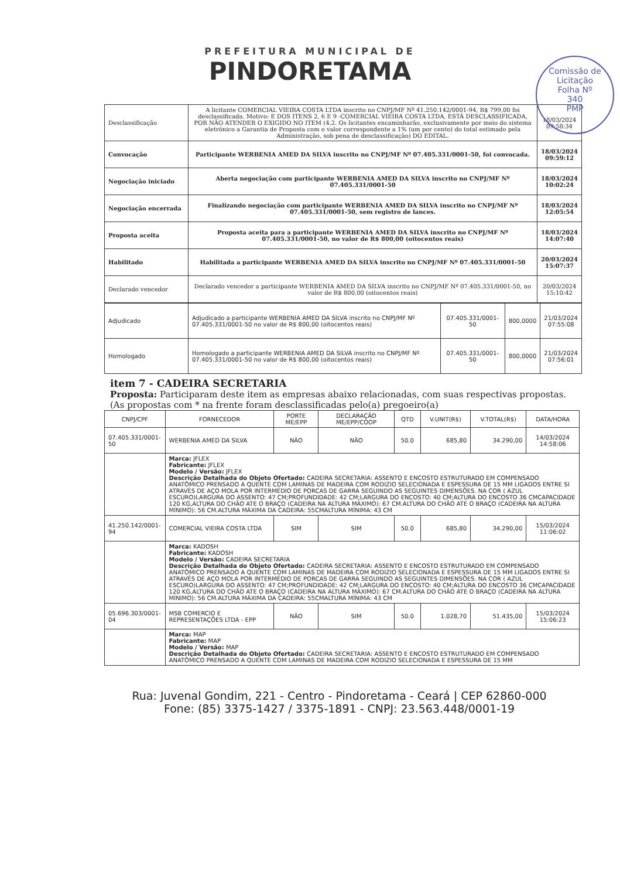PREFEITURA MUNICIPAL DE
PINDORETAMA
Comissão de Licitação
Folha Nº
340
PMP
| Desclassificação | A licitante COMERCIAL VIEIRA COSTA LTDA inscrito no CNPJ/MF Nº 41.250.142/0001-94, R$ 799,00 foi desclassificada. Motivo: E DOS ITENS 2, 6 E 9 -COMERCIAL VIEIRA COSTA LTDA, ESTÁ DESCLASSIFICADA, POR NÃO ATENDER O EXIGIDO NO ITEM (4.2. Os licitantes encaminharão, exclusivamente por meio do sistema eletrônico a Garantia de Proposta com o valor correspondente a 1% (um por cento) do total estimado pela Administração, sob pena de desclassificação) DO EDITAL. | 18/03/2024 09:58:34 |
| Convocação | Participante WERBENIA AMED DA SILVA inscrito no CNPJ/MF Nº 07.405.331/0001-50, foi convocada. | 18/03/2024 09:59:12 |
| Negociação iniciado | Aberta negociação com participante WERBENIA AMED DA SILVA inscrito no CNPJ/MF Nº 07.405.331/0001-50 | 18/03/2024 10:02:24 |
| Negociação encerrada | Finalizando negociação com participante WERBENIA AMED DA SILVA inscrito no CNPJ/MF Nº 07.405.331/0001-50, sem registro de lances. | 18/03/2024 12:05:54 |
| Proposta aceita | Proposta aceita para a participante WERBENIA AMED DA SILVA inscrito no CNPJ/MF Nº 07.405.331/0001-50, no valor de R$ 800,00 (oitocentos reais) | 18/03/2024 14:07:40 |
| Habilitado | Habilitada a participante WERBENIA AMED DA SILVA inscrito no CNPJ/MF Nº 07.405.331/0001-50 | 20/03/2024 15:07:37 |
| Declarado vencedor | Declarado vencedor a participante WERBENIA AMED DA SILVA inscrito no CNPJ/MF Nº 07.405.331/0001-50, no valor de R$ 800,00 (oitocentos reais) | 20/03/2024 15:10:42 |
| Adjudicado | Adjudicado a participante WERBENIA AMED DA SILVA inscrito no CNPJ/MF Nº 07.405.331/0001-50 no valor de R$ 800,00 (oitocentos reais) | 07.405.331/0001-50 | 800,0000 | 21/03/2024 07:55:08 |
| Homologado | Homologado a participante WERBENIA AMED DA SILVA inscrito no CNPJ/MF Nº 07.405.331/0001-50 no valor de R$ 800,00 (oitocentos reais) | 07.405.331/0001-50 | 800,0000 | 21/03/2024 07:56:01 |
item 7 - CADEIRA SECRETARIA
Proposta: Participaram deste item as empresas abaixo relacionadas, com suas respectivas propostas. (As propostas com * na frente foram desclassificadas pelo(a) pregoeiro(a)
| CNPJ/CPF | FORNECEDOR | PORTE ME/EPP | DECLARAÇÃO ME/EPP/COOP | QTD | V.UNIT(R$) | V.TOTAL(R$) | DATA/HORA |
| --- | --- | --- | --- | --- | --- | --- | --- |
| 07.405.331/0001-50 | WERBENIA AMED DA SILVA | NÃO | NÃO | 50.0 | 685,80 | 34.290,00 | 14/03/2024 14:58:06 |
| | Marca: JFLEX Fabricante: JFLEX Modelo / Versão: JFLEX Descrição Detalhada do Objeto Ofertado: CADEIRA SECRETARIA: ASSENTO E ENCOSTO ESTRUTURADO EM COMPENSADO ANATÔMICO PRENSADO A QUENTE COM LAMINAS DE MADEIRA COM RODIZIO SELECIONADA E ESPESSURA DE 15 MM LIGADOS ENTRE SI ATRAVÉS DE AÇO MOLA POR INTERMÉDIO DE PORCAS DE GARRA SEGUINDO AS SEGUINTES DIMENSÕES. NA COR ( AZUL ESCURO)LARGURA DO ASSENTO: 47 CM;PROFUNDIDADE: 42 CM;LARGURA DO ENCOSTO: 40 CM;ALTURA DO ENCOSTO 36 CMCAPACIDADE 120 KG,ALTURA DO CHÃO ATE O BRAÇO (CADEIRA NA ALTURA MÁXIMO): 67 CM.ALTURA DO CHÃO ATE O BRAÇO (CADEIRA NA ALTURA MÍNIMO): 56 CM.ALTURA MÁXIMA DA CADEIRA: 55CMALTURA MÍNIMA: 43 CM | | | | | | |
| 41.250.142/0001-94 | COMERCIAL VIEIRA COSTA LTDA | SIM | SIM | 50.0 | 685,80 | 34.290,00 | 15/03/2024 11:06:02 |
| | Marca: KADOSH Fabricante: KADOSH Modelo / Versão: CADEIRA SECRETARIA Descrição Detalhada do Objeto Ofertado: CADEIRA SECRETARIA: ASSENTO E ENCOSTO ESTRUTURADO EM COMPENSADO ANATÔMICO PRENSADO A QUENTE COM LAMINAS DE MADEIRA COM RODIZIO SELECIONADA E ESPESSURA DE 15 MM LIGADOS ENTRE SI ATRAVÉS DE AÇO MOLA POR INTERMÉDIO DE PORCAS DE GARRA SEGUINDO AS SEGUINTES DIMENSÕES. NA COR ( AZUL ESCURO)LARGURA DO ASSENTO: 47 CM;PROFUNDIDADE: 42 CM;LARGURA DO ENCOSTO: 40 CM;ALTURA DO ENCOSTO 36 CMCAPACIDADE 120 KG,ALTURA DO CHÃO ATE O BRAÇO (CADEIRA NA ALTURA MÁXIMO): 67 CM.ALTURA DO CHÃO ATE O BRAÇO (CADEIRA NA ALTURA MÍNIMO): 56 CM.ALTURA MÁXIMA DA CADEIRA: 55CMALTURA MÍNIMA: 43 CM | | | | | | |
| 05.696.303/0001-04 | MSB COMERCIO E REPRESENTAÇÕES LTDA - EPP | NÃO | SIM | 50.0 | 1.028,70 | 51.435,00 | 15/03/2024 15:06:23 |
| | Marca: MAP Fabricante: MAP Modelo / Versão: MAP Descrição Detalhada do Objeto Ofertado: CADEIRA SECRETARIA: ASSENTO E ENCOSTO ESTRUTURADO EM COMPENSADO ANATÔMICO PRENSADO A QUENTE COM LAMINAS DE MADEIRA COM RODIZIO SELECIONADA E ESPESSURA DE 15 MM | | | | | | |
Rua: Juvenal Gondim, 221 - Centro - Pindoretama - Ceará | CEP 62860-000
Fone: (85) 3375-1427 / 3375-1891 - CNPJ: 23.563.448/0001-19